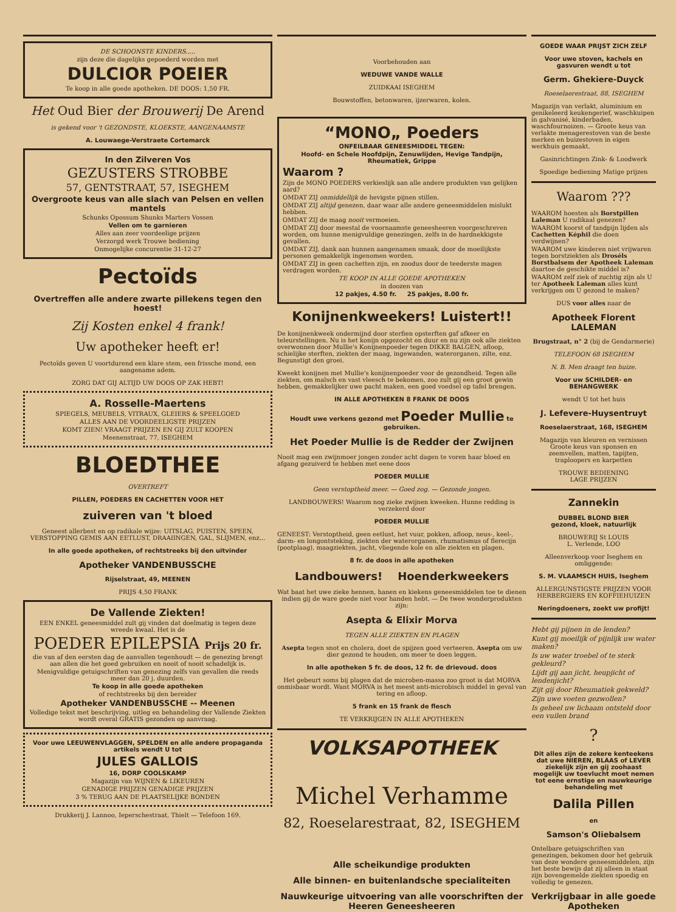DE SCHOONSTE KINDERS.....
zijn deze die dagelijks gepoederd worden met
DULCIOR POEIER
Te koop in alle goede apotheken. DE DOOS: 1,50 FR.
Het Oud Bier der Brouwerij De Arend
is gekend voor 't GEZONDSTE, KLOEKSTE, AANGENAAMSTE
A. Louwaege-Verstraete Cortemarck
In den Zilveren Vos
GEZUSTERS STROBBE
57, GENTSTRAAT, 57, ISEGHEM
Overgroote keus van alle slach van Pelsen en vellen mantels
Schunks Opossum Shunks Marters Vossen
Vellen om te garnieren
Alles aan zeer voordeelige prijzen
Verzorgd werk Trouwe bediening
Onmogelijke concurentie 31-12-27
Pectoïds
Overtreffen alle andere zwarte pillekens tegen den hoest!
Zij Kosten enkel 4 frank!
Uw apotheker heeft er!
Pectoïds geven U voortdurend een klare stem, een frissche mond, een aangename adem.
ZORG DAT GIJ ALTIJD UW DOOS OP ZAK HEBT!
A. Rosselle-Maertens
SPIEGELS, MEUBELS, VITRAUX, GLEIERS & SPEELGOED
ALLES AAN DE VOORDEELIGSTE PRIJZEN
KOMT ZIEN! VRAAGT PRIJZEN EN GIJ ZULT KOOPEN
Meenenstraat, 77, ISEGHEM
BLOEDTHEE
OVERTREFT
PILLEN, POEDERS EN CACHETTEN VOOR HET
zuiveren van 't bloed
Geneest allerbest en op radikale wijze: UITSLAG, PUISTEN, SPEEN, VERSTOPPING GEMIS AAN EETLUST, DRAAIINGEN, GAL, SLIJMEN, enz...
In alle goede apotheken, of rechtstreeks bij den uitvinder
Apotheker VANDENBUSSCHE
Rijselstraat, 49, MEENEN
PRIJS 4,50 FRANK
De Vallende Ziekten!
EEN ENKEL geneesmiddel zult gij vinden dat doelmatig is tegen deze wreede kwaal. Het is de
POEDER EPILEPSIA Prijs 20 fr.
die van af den eersten dag de aanvallen tegenhoudt — de genezing brengt aan allen die het goed gebruiken en nooit of nooit schadelijk is.
Menigvuldige getuigschriften van genezing zelfs van gevallen die reeds meer dan 20 j. duurden.
Te koop in alle goede apotheken
of rechtstreeks bij den bereider
Apotheker VANDENBUSSCHE -- Meenen
Volledige tekst met beschrijving, uitleg en behandeling der Vallende Ziekten wordt overal GRATIS gezonden op aanvraag.
Voor uwe LEEUWENVLAGGEN, SPELDEN en alle andere propaganda artikels wendt U tot
JULES GALLOIS
16, DORP COOLSKAMP
Magazijn van WIJNEN & LIKEUREN
GENADIGE PRIJZEN GENADIGE PRIJZEN
3 % TERUG AAN DE PLAATSELIJKE BONDEN
Drukkerij J. Lannoo, Ieperschestraat, Thielt — Telefoon 169.
Voorbehouden aan
WEDUWE VANDE WALLE
ZUIDKAAI ISEGHEM
Bouwstoffen, betonwaren, ijzerwaren, kolen.
“MONO„ Poeders
ONFEILBAAR GENEESMIDDEL TEGEN:
Hoofd- en Schele Hoofdpijn, Zenuwlijden, Hevige Tandpijn, Rheumatiek, Grippe
Waarom ?
Zijn de MONO POEDERS verkieslijk aan alle andere produkten van gelijken aard?
OMDAT ZIJ onmiddellijk de hevigste pijnen stillen.
OMDAT ZIJ altijd genezen, daar waar alle andere geneesmiddelen mislukt hebben.
OMDAT ZIJ de maag nooit vermoeien.
OMDAT ZIJ door meestal de voornaamste geneesheeren voorgeschreven worden, om hunne menigvuldige genezingen, zelfs in de hardnekkigste gevallen.
OMDAT ZIJ, dank aan hunnen aangenamen smaak, door de moeilijkste personen gemakkelijk ingenomen worden.
OMDAT ZIJ in geen cachetten zijn, en zoodus door de teederste magen verdragen worden.
TE KOOP IN ALLE GOEDE APOTHEKEN
in doozen van
12 pakjes, 4.50 fr. 25 pakjes, 8.00 fr.
Konijnenkweekers! Luistert!!
De konijnenkweek ondermijnd door sterfien opsterften gaf afkeer en teleurstellingen. Nu is het konijn opgezocht en duur en nu zijn ook alle ziekten overwonnen door Mullie's Konijnenpoeder tegen DIKKE BALGEN, afloop, schielijke sterften, ziekten der maag, ingewanden, waterorganen, zilte, enz. Begunstigt den groei.
Kweekt konijnen met Mullie's konijnenpoeder voor de gezondheid. Tegen alle ziekten, om malsch en vast vleesch te bekomen, zoo zult gij een groot gewin hebben, gemakkelijker uwe pacht maken, een goed voedsel op tafel brengen.
IN ALLE APOTHEKEN 8 FRANK DE DOOS
Houdt uwe verkens gezond met Poeder Mullie te gebruiken.
Het Poeder Mullie is de Redder der Zwijnen
Nooit mag een zwijnmoer jongen zonder acht dagen te voren haar bloed en afgang gezuiverd te hebben met eene doos
POEDER MULLIE
Geen verstoptheid meer. — Goed zog. — Gezonde jongen.
LANDBOUWERS! Waarom nog zieke zwijnen kweeken. Hunne redding is verzekerd door
POEDER MULLIE
GENEEST: Verstoptheid, geen eetlust, het vuur, pokken, afloop, neus-, keel-, darm- en longontsteking, ziekten der waterorganen, rhumatismus of flerecijn (pootplaag), maagziekten, jacht, vliegende kole en alle ziekten en plagen.
8 fr. de doos in alle apotheken
Landbouwers! Hoenderkweekers
Wat baat het uwe zieke hennen, hanen en kiekens geneesmiddelen toe te dienen indien gij de ware goede niet voor handen hebt. — De twee wonderprodukten zijn:
Asepta & Elixir Morva
TEGEN ALLE ZIEKTEN EN PLAGEN
Asepta tegen snot en cholera, doet de spijzen goed verteeren. Asepta om uw dier gezond te houden, om meer te doen leggen.
In alle apotheken 5 fr. de doos, 12 fr. de drievoud. doos
Het gebeurt soms bij plagen dat de microben-massa zoo groot is dat MORVA onmisbaar wordt. Want MORVA is het meest anti-microbisch middel in geval van tering en afloop.
5 frank en 15 frank de flesch
TE VERKRIJGEN IN ALLE APOTHEKEN
VOLKSAPOTHEEK
Michel Verhamme
82, Roeselarestraat, 82, ISEGHEM
Alle scheikundige produkten
Alle binnen- en buitenlandsche specialiteiten
Nauwkeurige uitvoering van alle voorschriften der Heeren Geneesheeren
GOEDE WAAR PRIJST ZICH ZELF
Voor uwe stoven, kachels en gasvuren wendt u tot
Germ. Ghekiere-Duyck
Roeselaerestraat, 88, ISEGHEM
Magazijn van verlakt, aluminium en genikeleerd keukengerief, waschkuipen in galvanisé, kinderbaden, waschfournoizen. — Groote keus van verlakte menagerestoven van de beste merken en buizestoven in eigen werkhuis gemaakt.
Gasinrichtingen Zink- & Loodwerk
Spoedige bediening Matige prijzen
Waarom ???
WAAROM hoesten als Borstpillen Laleman U radikaal genezen?
WAAROM koorst of tandpijn lijden als Cachetten Képhil die doen verdwijnen?
WAAROM uwe kinderen niet vrijwaren tegen borstziekten als Droséls Borstbalsem der Apotheek Laleman daartoe de geschikte middel is?
WAAROM zelf ziek of zuchtig zijn als U ter Apotheek Laleman alles kunt verkrijgen om U gezond te maken?
DUS voor alles naar de
Apotheek Florent LALEMAN
Brugstraat, n° 2 (bij de Gendarmerie)
TELEFOON 68 ISEGHEM
N. B. Men draagt ten huize.
Voor uw SCHILDER- en BEHANGWERK
wendt U tot het huis
J. Lefevere-Huysentruyt
Roeselaerstraat, 168, ISEGHEM
Magazijn van kleuren en vernissen Groote keus van sponsen en zeemvellen, matten, tapijten, traploopers en karpetten
TROUWE BEDIENING
LAGE PRIJZEN
Zannekin
DUBBEL BLOND BIER
gezond, kloek, natuurlijk
BROUWERIJ St LOUIS
L. Verlende, LOO
Alleenverkoop voor Iseghem en omliggende:
S. M. VLAAMSCH HUIS, Iseghem
ALLERGUNSTIGSTE PRIJZEN VOOR HERBERGIERS EN KOFFIEHUIZEN
Neringdoeners, zoekt uw profijt!
Hebt gij pijnen in de lenden?
Kunt gij moeilijk of pijnlijk uw water maken?
Is uw water troebel of te sterk gekleurd?
Lijdt gij aan jicht, heupjicht of lendenjicht?
Zijt gij door Rheumatiek gekweld?
Zijn uwe voeten gezwollen?
Is geheel uw lichaam ontsteld door een vuilen brand
?
Dit alles zijn de zekere kenteekens dat uwe NIEREN, BLAAS of LEVER ziekelijk zijn en gij zoohaast mogelijk uw toevlucht moet nemen tot eene ernstige en nauwkeurige behandeling met
Dalila Pillen
en
Samson's Oliebalsem
Ontelbare getuigschriften van genezingen, bekomen door het gebruik van deze wondere geneesmiddelen, zijn het beste bewijs dat zij alleen in staat zijn bovengemelde ziekten spoedig en volledig te genezen.
Verkrijgbaar in alle goede Apotheken